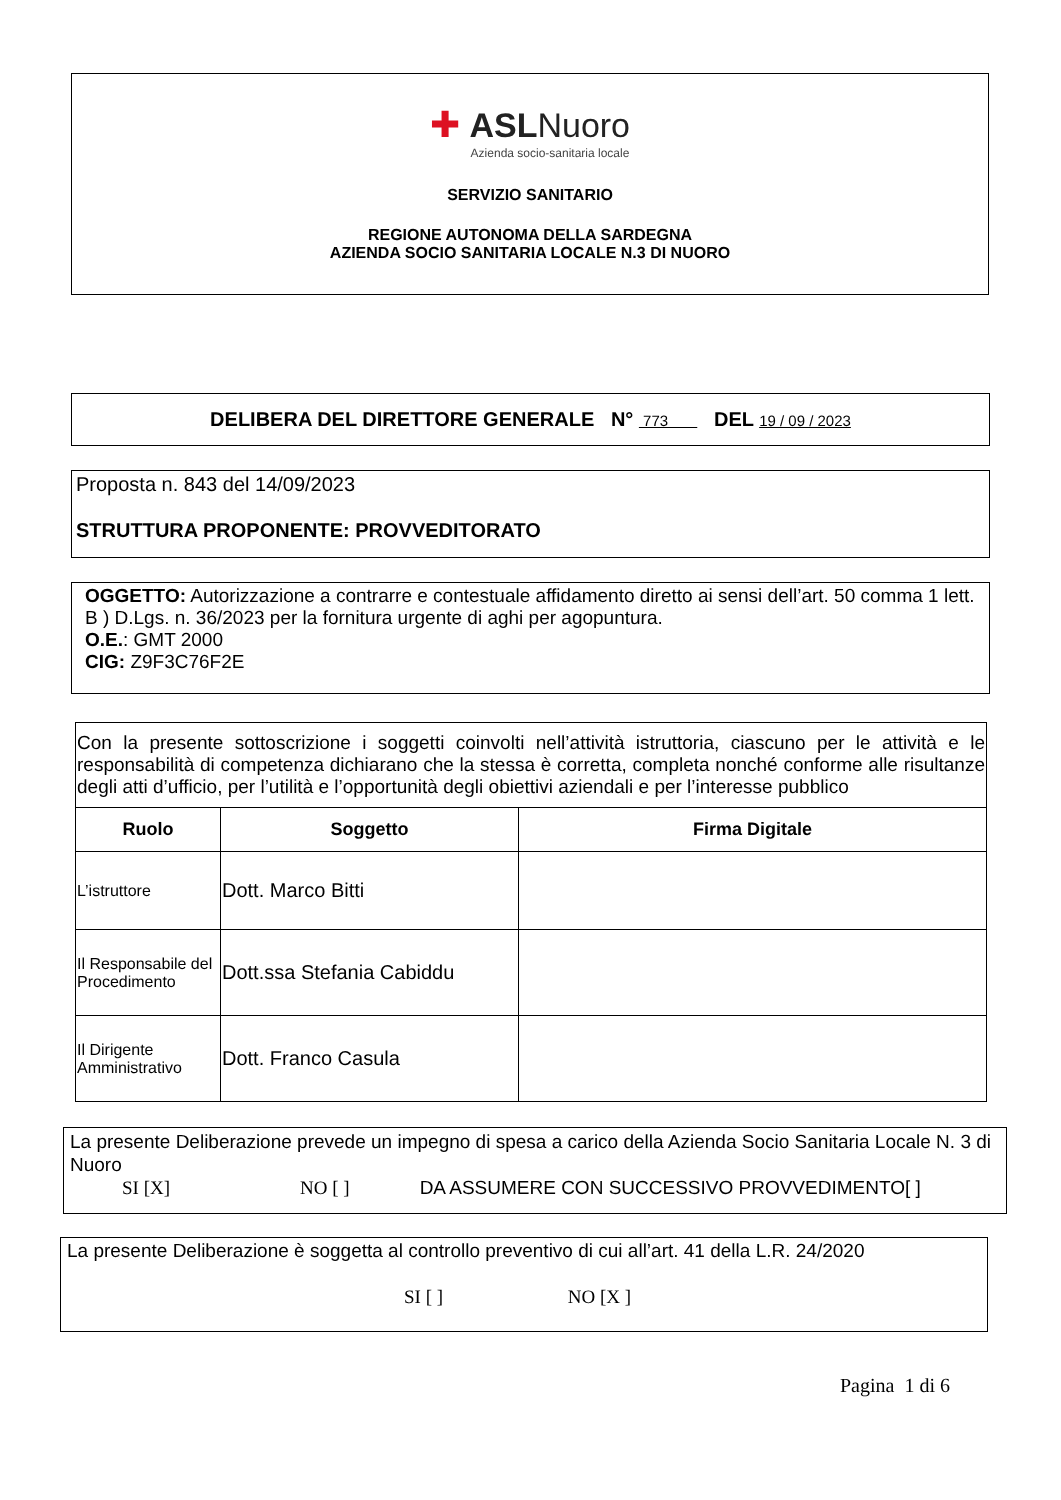✚ ASLNuoro
Azienda socio-sanitaria locale
SERVIZIO SANITARIO
REGIONE AUTONOMA DELLA SARDEGNA
AZIENDA SOCIO SANITARIA LOCALE N.3 DI NUORO
DELIBERA DEL DIRETTORE GENERALE N° 773 DEL 19 / 09 / 2023
Proposta n. 843 del 14/09/2023
STRUTTURA PROPONENTE: PROVVEDITORATO
OGGETTO: Autorizzazione a contrarre e contestuale affidamento diretto ai sensi dell’art. 50 comma 1 lett. B ) D.Lgs. n. 36/2023 per la fornitura urgente di aghi per agopuntura.
O.E.: GMT 2000
CIG: Z9F3C76F2E
| Con la presente sottoscrizione i soggetti coinvolti nell’attività istruttoria, ciascuno per le attività e le responsabilità di competenza dichiarano che la stessa è corretta, completa nonché conforme alle risultanze degli atti d’ufficio, per l’utilità e l’opportunità degli obiettivi aziendali e per l’interesse pubblico | | |
| Ruolo | Soggetto | Firma Digitale |
| L’istruttore | Dott. Marco Bitti | |
| Il Responsabile del Procedimento | Dott.ssa Stefania Cabiddu | |
| Il Dirigente Amministrativo | Dott. Franco Casula | |
La presente Deliberazione prevede un impegno di spesa a carico della Azienda Socio Sanitaria Locale N. 3 di Nuoro
SI [X] NO [ ] DA ASSUMERE CON SUCCESSIVO PROVVEDIMENTO[ ]
La presente Deliberazione è soggetta al controllo preventivo di cui all’art. 41 della L.R. 24/2020
SI [ ] NO [X ]
Pagina 1 di 6